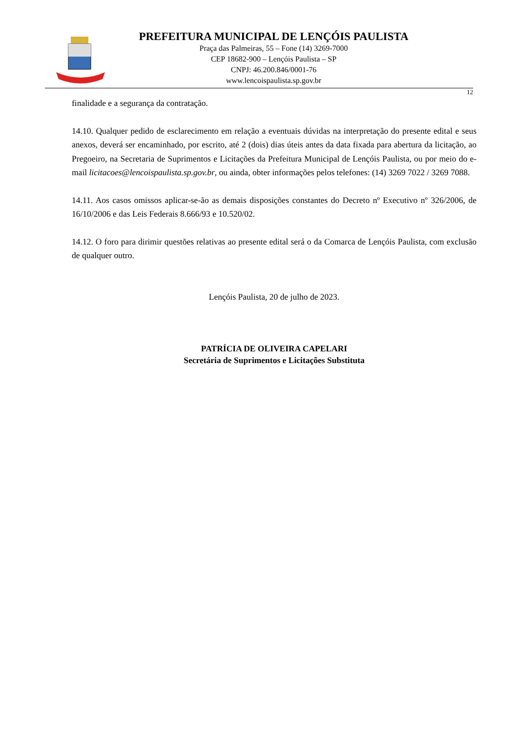PREFEITURA MUNICIPAL DE LENÇÓIS PAULISTA
Praça das Palmeiras, 55 – Fone (14) 3269-7000
CEP 18682-900 – Lençóis Paulista – SP
CNPJ: 46.200.846/0001-76
www.lencoispaulista.sp.gov.br
12
finalidade e a segurança da contratação.
14.10. Qualquer pedido de esclarecimento em relação a eventuais dúvidas na interpretação do presente edital e seus anexos, deverá ser encaminhado, por escrito, até 2 (dois) dias úteis antes da data fixada para abertura da licitação, ao Pregoeiro, na Secretaria de Suprimentos e Licitações da Prefeitura Municipal de Lençóis Paulista, ou por meio do e-mail licitacoes@lencoispaulista.sp.gov.br, ou ainda, obter informações pelos telefones: (14) 3269 7022 / 3269 7088.
14.11. Aos casos omissos aplicar-se-ão as demais disposições constantes do Decreto nº Executivo nº 326/2006, de 16/10/2006 e das Leis Federais 8.666/93 e 10.520/02.
14.12. O foro para dirimir questões relativas ao presente edital será o da Comarca de Lençóis Paulista, com exclusão de qualquer outro.
Lençóis Paulista, 20 de julho de 2023.
PATRÍCIA DE OLIVEIRA CAPELARI
Secretária de Suprimentos e Licitações Substituta